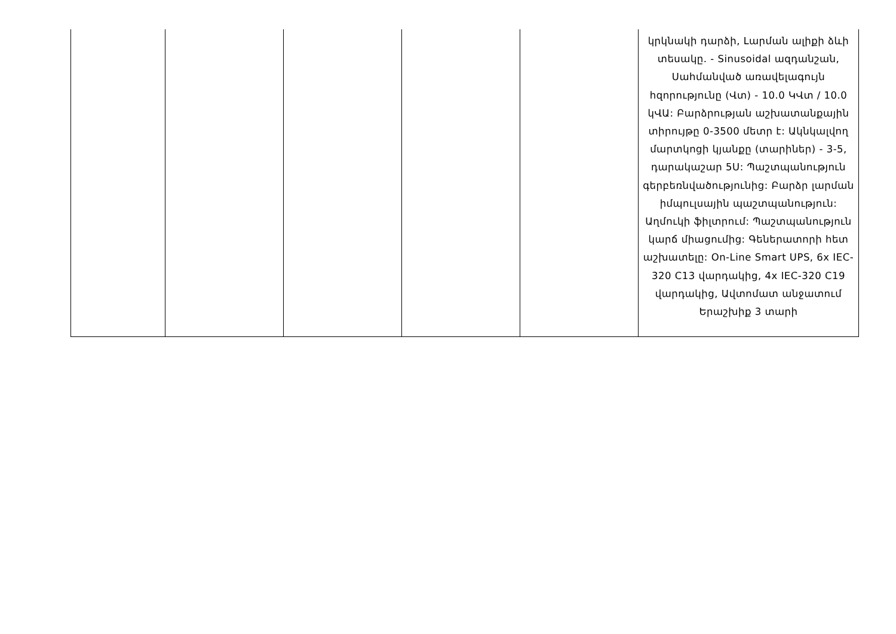| | | | | | կրկնակի դարձի, Լարման ալիքի ձևի տեսակը. - Sinusoidal ազդանշան, Սահմանված առավելագույն հզորությունը (Վտ) - 10.0 ԿՎտ / 10.0 կՎԱ: Բարձրության աշխատանքային տիրույթը 0-3500 մետր է: Ակնկալվող մարտկոցի կյանքը (տարիներ) - 3-5, դարակաշար 5U: Պաշտպանություն գերբեռնվածությունից: Բարձր լարման իմպուլսային պաշտպանություն: Աղմուկի ֆիլտրում: Պաշտպանություն կարճ միացումից: Գեներատորի հետ աշխատելը: On-Line Smart UPS, 6x IEC-320 C13 վարդակից, 4x IEC-320 C19 վարդակից, Ավտոմատ անջատում Երաշխիք 3 տարի |